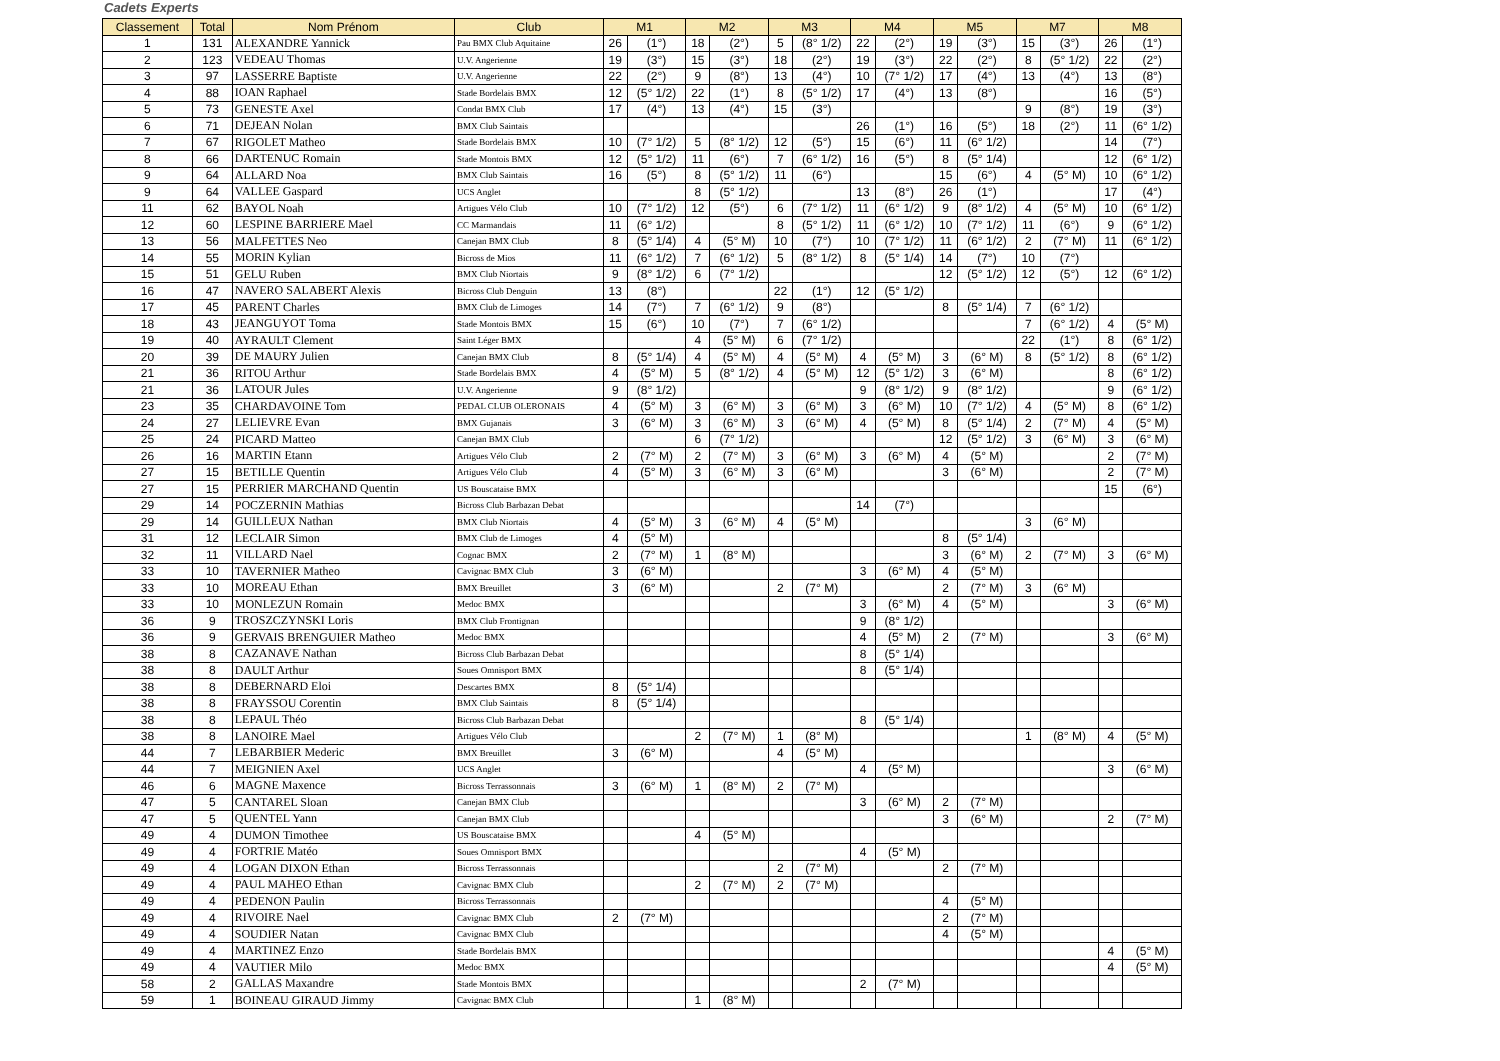Cadets Experts
| Classement | Total | Nom Prénom | Club | M1 | | M2 | | M3 | | M4 | | M5 | | M7 | | M8 | |
| --- | --- | --- | --- | --- | --- | --- | --- | --- | --- | --- | --- | --- | --- | --- | --- | --- | --- |
| 1 | 131 | ALEXANDRE Yannick | Pau BMX Club Aquitaine | 26 | (1°) | 18 | (2°) | 5 | (8° 1/2) | 22 | (2°) | 19 | (3°) | 15 | (3°) | 26 | (1°) |
| 2 | 123 | VEDEAU Thomas | U.V. Angerienne | 19 | (3°) | 15 | (3°) | 18 | (2°) | 19 | (3°) | 22 | (2°) | 8 | (5° 1/2) | 22 | (2°) |
| 3 | 97 | LASSERRE Baptiste | U.V. Angerienne | 22 | (2°) | 9 | (8°) | 13 | (4°) | 10 | (7° 1/2) | 17 | (4°) | 13 | (4°) | 13 | (8°) |
| 4 | 88 | IOAN Raphael | Stade Bordelais BMX | 12 | (5° 1/2) | 22 | (1°) | 8 | (5° 1/2) | 17 | (4°) | 13 | (8°) | | | 16 | (5°) |
| 5 | 73 | GENESTE Axel | Condat BMX Club | 17 | (4°) | 13 | (4°) | 15 | (3°) | | | | | 9 | (8°) | 19 | (3°) |
| 6 | 71 | DEJEAN Nolan | BMX Club Saintais | | | | | | | 26 | (1°) | 16 | (5°) | 18 | (2°) | 11 | (6° 1/2) |
| 7 | 67 | RIGOLET Matheo | Stade Bordelais BMX | 10 | (7° 1/2) | 5 | (8° 1/2) | 12 | (5°) | 15 | (6°) | 11 | (6° 1/2) | | | 14 | (7°) |
| 8 | 66 | DARTENUC Romain | Stade Montois BMX | 12 | (5° 1/2) | 11 | (6°) | 7 | (6° 1/2) | 16 | (5°) | 8 | (5° 1/4) | | | 12 | (6° 1/2) |
| 9 | 64 | ALLARD Noa | BMX Club Saintais | 16 | (5°) | 8 | (5° 1/2) | 11 | (6°) | | | 15 | (6°) | 4 | (5° M) | 10 | (6° 1/2) |
| 9 | 64 | VALLEE Gaspard | UCS Anglet | | | 8 | (5° 1/2) | | | 13 | (8°) | 26 | (1°) | | | 17 | (4°) |
| 11 | 62 | BAYOL Noah | Artigues Vélo Club | 10 | (7° 1/2) | 12 | (5°) | 6 | (7° 1/2) | 11 | (6° 1/2) | 9 | (8° 1/2) | 4 | (5° M) | 10 | (6° 1/2) |
| 12 | 60 | LESPINE BARRIERE Mael | CC Marmandais | 11 | (6° 1/2) | | | 8 | (5° 1/2) | 11 | (6° 1/2) | 10 | (7° 1/2) | 11 | (6°) | 9 | (6° 1/2) |
| 13 | 56 | MALFETTES Neo | Canejan BMX Club | 8 | (5° 1/4) | 4 | (5° M) | 10 | (7°) | 10 | (7° 1/2) | 11 | (6° 1/2) | 2 | (7° M) | 11 | (6° 1/2) |
| 14 | 55 | MORIN Kylian | Bicross de Mios | 11 | (6° 1/2) | 7 | (6° 1/2) | 5 | (8° 1/2) | 8 | (5° 1/4) | 14 | (7°) | 10 | (7°) | | |
| 15 | 51 | GELU Ruben | BMX Club Niortais | 9 | (8° 1/2) | 6 | (7° 1/2) | | | | | 12 | (5° 1/2) | 12 | (5°) | 12 | (6° 1/2) |
| 16 | 47 | NAVERO SALABERT Alexis | Bicross Club Denguin | 13 | (8°) | | | 22 | (1°) | 12 | (5° 1/2) | | | | | | |
| 17 | 45 | PARENT Charles | BMX Club de Limoges | 14 | (7°) | 7 | (6° 1/2) | 9 | (8°) | | | 8 | (5° 1/4) | 7 | (6° 1/2) | | |
| 18 | 43 | JEANGUYOT Toma | Stade Montois BMX | 15 | (6°) | 10 | (7°) | 7 | (6° 1/2) | | | | | 7 | (6° 1/2) | 4 | (5° M) |
| 19 | 40 | AYRAULT Clement | Saint Léger BMX | | | 4 | (5° M) | 6 | (7° 1/2) | | | | | 22 | (1°) | 8 | (6° 1/2) |
| 20 | 39 | DE MAURY Julien | Canejan BMX Club | 8 | (5° 1/4) | 4 | (5° M) | 4 | (5° M) | 4 | (5° M) | 3 | (6° M) | 8 | (5° 1/2) | 8 | (6° 1/2) |
| 21 | 36 | RITOU Arthur | Stade Bordelais BMX | 4 | (5° M) | 5 | (8° 1/2) | 4 | (5° M) | 12 | (5° 1/2) | 3 | (6° M) | | | 8 | (6° 1/2) |
| 21 | 36 | LATOUR Jules | U.V. Angerienne | 9 | (8° 1/2) | | | | | 9 | (8° 1/2) | 9 | (8° 1/2) | | | 9 | (6° 1/2) |
| 23 | 35 | CHARDAVOINE Tom | PEDAL CLUB OLERONAIS | 4 | (5° M) | 3 | (6° M) | 3 | (6° M) | 3 | (6° M) | 10 | (7° 1/2) | 4 | (5° M) | 8 | (6° 1/2) |
| 24 | 27 | LELIEVRE Evan | BMX Gujanais | 3 | (6° M) | 3 | (6° M) | 3 | (6° M) | 4 | (5° M) | 8 | (5° 1/4) | 2 | (7° M) | 4 | (5° M) |
| 25 | 24 | PICARD Matteo | Canejan BMX Club | | | 6 | (7° 1/2) | | | | | 12 | (5° 1/2) | 3 | (6° M) | 3 | (6° M) |
| 26 | 16 | MARTIN Etann | Artigues Vélo Club | 2 | (7° M) | 2 | (7° M) | 3 | (6° M) | 3 | (6° M) | 4 | (5° M) | | | 2 | (7° M) |
| 27 | 15 | BETILLE Quentin | Artigues Vélo Club | 4 | (5° M) | 3 | (6° M) | 3 | (6° M) | | | 3 | (6° M) | | | 2 | (7° M) |
| 27 | 15 | PERRIER MARCHAND Quentin | US Bouscataise BMX | | | | | | | | | | | | | 15 | (6°) |
| 29 | 14 | POCZERNIN Mathias | Bicross Club Barbazan Debat | | | | | | | 14 | (7°) | | | | | | |
| 29 | 14 | GUILLEUX Nathan | BMX Club Niortais | 4 | (5° M) | 3 | (6° M) | 4 | (5° M) | | | | | 3 | (6° M) | | |
| 31 | 12 | LECLAIR Simon | BMX Club de Limoges | 4 | (5° M) | | | | | | | 8 | (5° 1/4) | | | | |
| 32 | 11 | VILLARD Nael | Cognac BMX | 2 | (7° M) | 1 | (8° M) | | | | | 3 | (6° M) | 2 | (7° M) | 3 | (6° M) |
| 33 | 10 | TAVERNIER Matheo | Cavignac BMX Club | 3 | (6° M) | | | | | 3 | (6° M) | 4 | (5° M) | | | | |
| 33 | 10 | MOREAU Ethan | BMX Breuillet | 3 | (6° M) | | | 2 | (7° M) | | | 2 | (7° M) | 3 | (6° M) | | |
| 33 | 10 | MONLEZUN Romain | Medoc BMX | | | | | | | 3 | (6° M) | 4 | (5° M) | | | 3 | (6° M) |
| 36 | 9 | TROSZCZYNSKI Loris | BMX Club Frontignan | | | | | | | 9 | (8° 1/2) | | | | | | |
| 36 | 9 | GERVAIS BRENGUIER Matheo | Medoc BMX | | | | | | | 4 | (5° M) | 2 | (7° M) | | | 3 | (6° M) |
| 38 | 8 | CAZANAVE Nathan | Bicross Club Barbazan Debat | | | | | | | 8 | (5° 1/4) | | | | | | |
| 38 | 8 | DAULT Arthur | Soues Omnisport BMX | | | | | | | 8 | (5° 1/4) | | | | | | |
| 38 | 8 | DEBERNARD Eloi | Descartes BMX | 8 | (5° 1/4) | | | | | | | | | | | | |
| 38 | 8 | FRAYSSOU Corentin | BMX Club Saintais | 8 | (5° 1/4) | | | | | | | | | | | | |
| 38 | 8 | LEPAUL Théo | Bicross Club Barbazan Debat | | | | | | | 8 | (5° 1/4) | | | | | | |
| 38 | 8 | LANOIRE Mael | Artigues Vélo Club | | | 2 | (7° M) | 1 | (8° M) | | | | | 1 | (8° M) | 4 | (5° M) |
| 44 | 7 | LEBARBIER Mederic | BMX Breuillet | 3 | (6° M) | | | 4 | (5° M) | | | | | | | | |
| 44 | 7 | MEIGNIEN Axel | UCS Anglet | | | | | | | 4 | (5° M) | | | | | 3 | (6° M) |
| 46 | 6 | MAGNE Maxence | Bicross Terrassonnais | 3 | (6° M) | 1 | (8° M) | 2 | (7° M) | | | | | | | | |
| 47 | 5 | CANTAREL Sloan | Canejan BMX Club | | | | | | | 3 | (6° M) | 2 | (7° M) | | | | |
| 47 | 5 | QUENTEL Yann | Canejan BMX Club | | | | | | | | | 3 | (6° M) | | | 2 | (7° M) |
| 49 | 4 | DUMON Timothee | US Bouscataise BMX | | | 4 | (5° M) | | | | | | | | | | |
| 49 | 4 | FORTRIE Matéo | Soues Omnisport BMX | | | | | | | 4 | (5° M) | | | | | | |
| 49 | 4 | LOGAN DIXON Ethan | Bicross Terrassonnais | | | | | 2 | (7° M) | | | 2 | (7° M) | | | | |
| 49 | 4 | PAUL MAHEO Ethan | Cavignac BMX Club | | | 2 | (7° M) | 2 | (7° M) | | | | | | | | |
| 49 | 4 | PEDENON Paulin | Bicross Terrassonnais | | | | | | | | | 4 | (5° M) | | | | |
| 49 | 4 | RIVOIRE Nael | Cavignac BMX Club | 2 | (7° M) | | | | | | | 2 | (7° M) | | | | |
| 49 | 4 | SOUDIER Natan | Cavignac BMX Club | | | | | | | | | 4 | (5° M) | | | | |
| 49 | 4 | MARTINEZ Enzo | Stade Bordelais BMX | | | | | | | | | | | | | 4 | (5° M) |
| 49 | 4 | VAUTIER Milo | Medoc BMX | | | | | | | | | | | | | 4 | (5° M) |
| 58 | 2 | GALLAS Maxandre | Stade Montois BMX | | | | | | | 2 | (7° M) | | | | | | |
| 59 | 1 | BOINEAU GIRAUD Jimmy | Cavignac BMX Club | | | 1 | (8° M) | | | | | | | | | | |